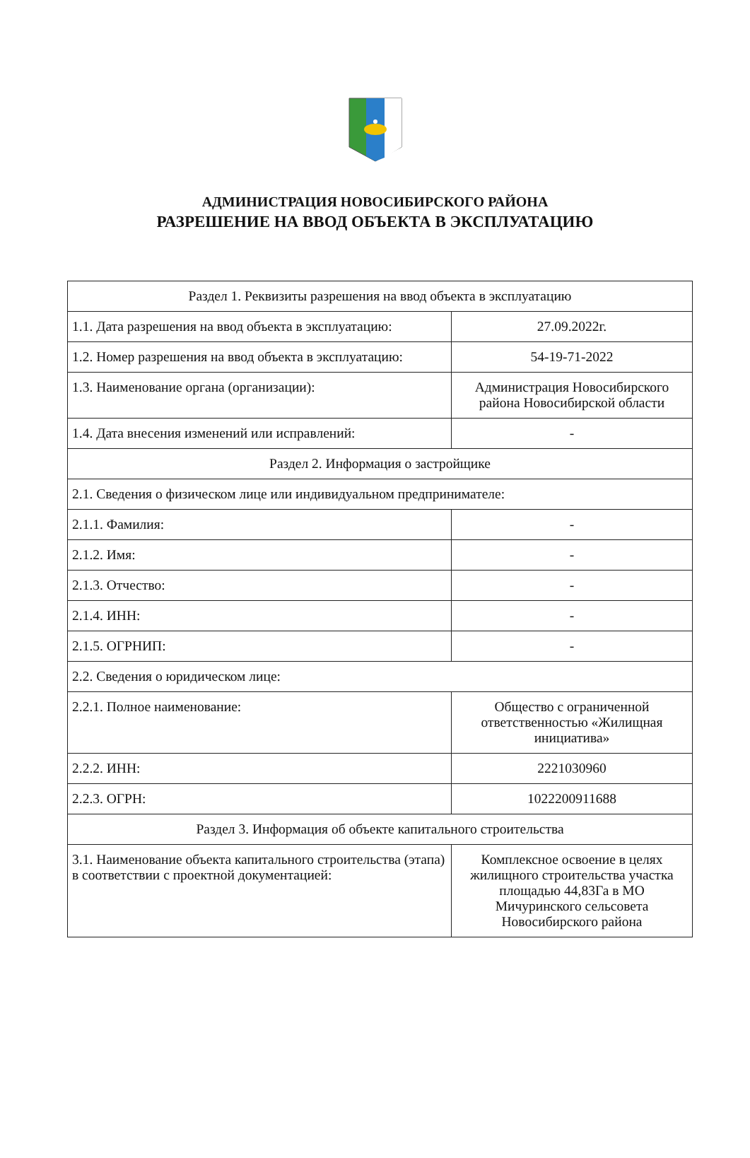АДМИНИСТРАЦИЯ НОВОСИБИРСКОГО РАЙОНА
РАЗРЕШЕНИЕ НА ВВОД ОБЪЕКТА В ЭКСПЛУАТАЦИЮ
| Раздел 1. Реквизиты разрешения на ввод объекта в эксплуатацию | |
| 1.1. Дата разрешения на ввод объекта в эксплуатацию: | 27.09.2022г. |
| 1.2. Номер разрешения на ввод объекта в эксплуатацию: | 54-19-71-2022 |
| 1.3. Наименование органа (организации): | Администрация Новосибирского района Новосибирской области |
| 1.4. Дата внесения изменений или исправлений: | - |
| Раздел 2. Информация о застройщике | |
| 2.1. Сведения о физическом лице или индивидуальном предпринимателе: | |
| 2.1.1. Фамилия: | - |
| 2.1.2. Имя: | - |
| 2.1.3. Отчество: | - |
| 2.1.4. ИНН: | - |
| 2.1.5. ОГРНИП: | - |
| 2.2. Сведения о юридическом лице: | |
| 2.2.1. Полное наименование: | Общество с ограниченной ответственностью «Жилищная инициатива» |
| 2.2.2. ИНН: | 2221030960 |
| 2.2.3. ОГРН: | 1022200911688 |
| Раздел 3. Информация об объекте капитального строительства | |
| 3.1. Наименование объекта капитального строительства (этапа) в соответствии с проектной документацией: | Комплексное освоение в целях жилищного строительства участка площадью 44,83Га в МО Мичуринского сельсовета Новосибирского района |